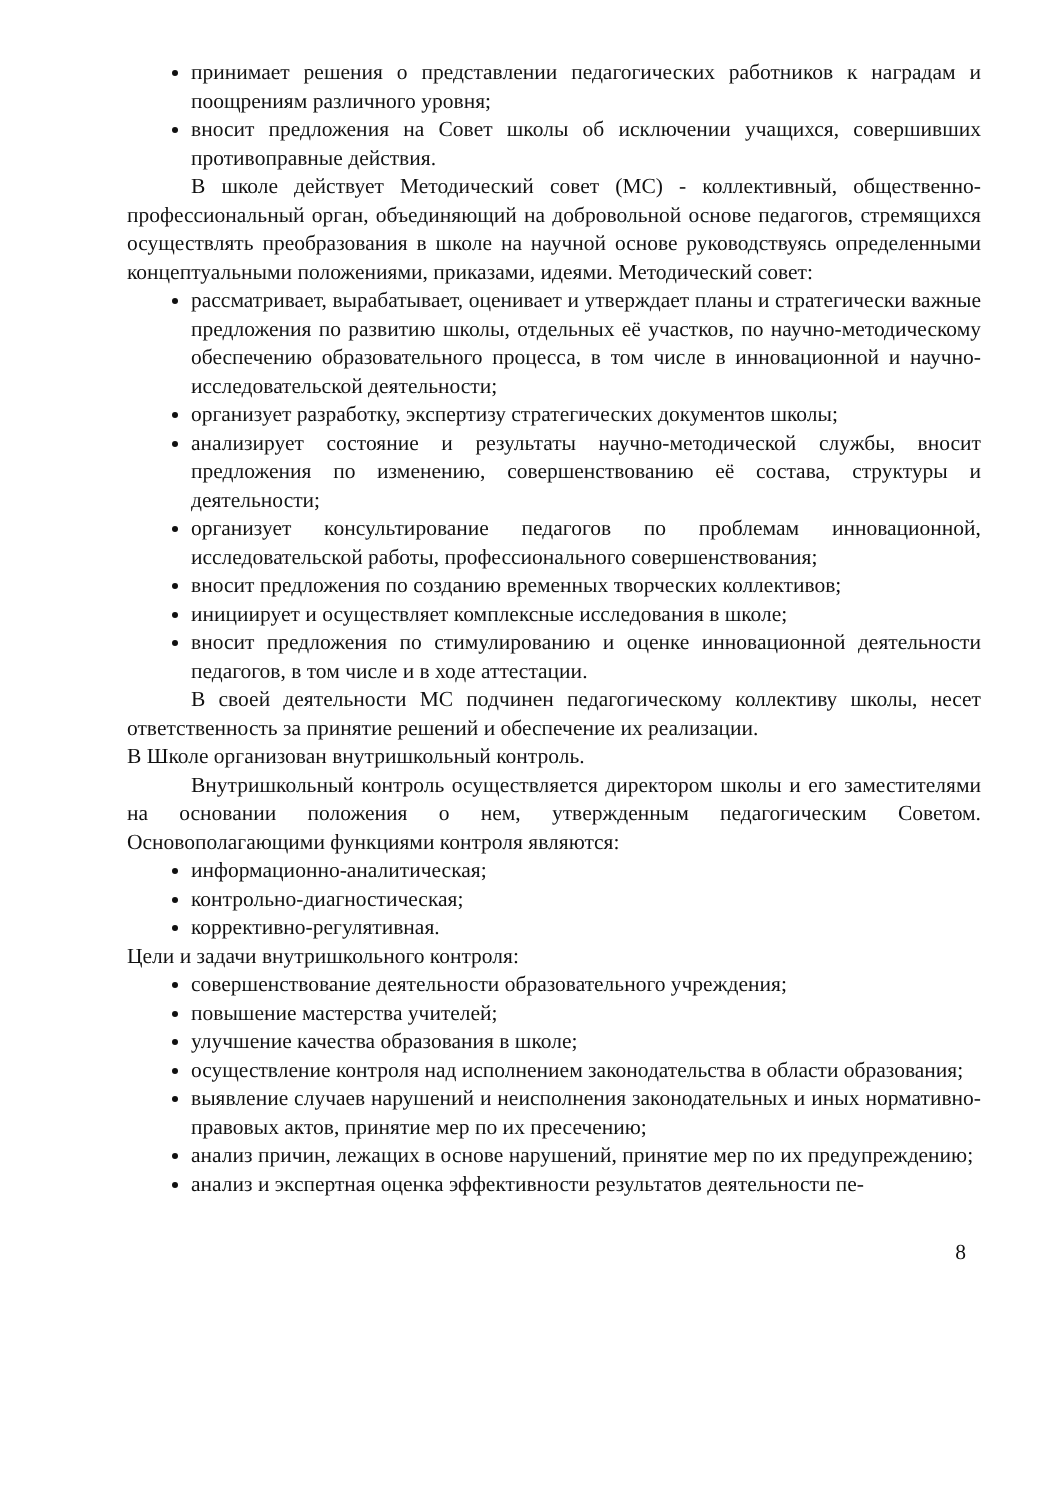принимает решения о представлении педагогических работников к наградам и поощрениям различного уровня;
вносит предложения на Совет школы об исключении учащихся, совершивших противоправные действия.
В школе действует Методический совет (МС) - коллективный, общественно-профессиональный орган, объединяющий на добровольной основе педагогов, стремящихся осуществлять преобразования в школе на научной основе руководствуясь определенными концептуальными положениями, приказами, идеями. Методический совет:
рассматривает, вырабатывает, оценивает и утверждает планы и стратегически важные предложения по развитию школы, отдельных её участков, по научно-методическому обеспечению образовательного процесса, в том числе в инновационной и научно-исследовательской деятельности;
организует разработку, экспертизу стратегических документов школы;
анализирует состояние и результаты научно-методической службы, вносит предложения по изменению, совершенствованию её состава, структуры и деятельности;
организует консультирование педагогов по проблемам инновационной, исследовательской работы, профессионального совершенствования;
вносит предложения по созданию временных творческих коллективов;
инициирует и осуществляет комплексные исследования в школе;
вносит предложения по стимулированию и оценке инновационной деятельности педагогов, в том числе и в ходе аттестации.
В своей деятельности МС подчинен педагогическому коллективу школы, несет ответственность за принятие решений и обеспечение их реализации.
В Школе организован внутришкольный контроль.
Внутришкольный контроль осуществляется директором школы и его заместителями на основании положения о нем, утвержденным педагогическим Советом. Основополагающими функциями контроля являются:
информационно-аналитическая;
контрольно-диагностическая;
коррективно-регулятивная.
Цели и задачи внутришкольного контроля:
совершенствование деятельности образовательного учреждения;
повышение мастерства учителей;
улучшение качества образования в школе;
осуществление контроля над исполнением законодательства в области образования;
выявление случаев нарушений и неисполнения законодательных и иных нормативно-правовых актов, принятие мер по их пресечению;
анализ причин, лежащих в основе нарушений, принятие мер по их предупреждению;
анализ и экспертная оценка эффективности результатов деятельности пе-
8